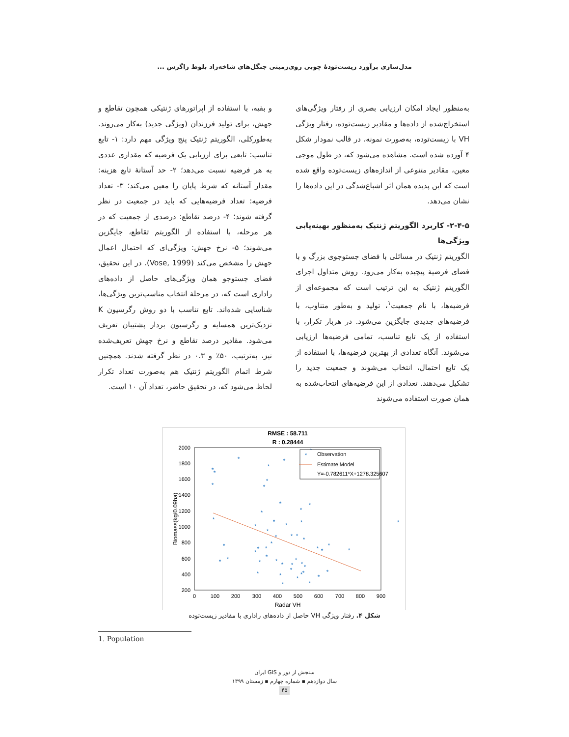مدل‌سازی برآورد زیست‌تودهٔ چوبی روی‌زمینی جنگل‌های شاخه‌زاد بلوط زاگرس ...
به‌منظور ایجاد امکان ارزیابی بصری از رفتار ویژگی‌های استخراج‌شده از داده‌ها و مقادیر زیست‌توده، رفتار ویژگی VH با زیست‌توده، به‌صورت نمونه، در قالب نمودار شکل ۴ آورده شده است. مشاهده می‌شود که، در طول موجی معین، مقادیر متنوعی از اندازه‌های زیست‌توده واقع شده است که این پدیده همان اثر اشباع‌شدگی در این داده‌ها را نشان می‌دهد.
۲-۴-۵- کاربرد الگوریتم ژنتیک به‌منظور بهینه‌یابی ویژگی‌ها
الگوریتم ژنتیک در مسائلی با فضای جستوجوی بزرگ و با فضای فرضیهٔ پیچیده به‌کار می‌رود. روش متداول اجرای الگوریتم ژنتیک به این ترتیب است که مجموعه‌ای از فرضیه‌ها، با نام جمعیت<sup>۱</sup>، تولید و به‌طور متناوب، با فرضیه‌های جدیدی جایگزین می‌شود. در هربار تکرار، با استفاده از یک تابع تناسب، تمامی فرضیه‌ها ارزیابی می‌شوند. آنگاه تعدادی از بهترین فرضیه‌ها، با استفاده از یک تابع احتمال، انتخاب می‌شوند و جمعیت جدید را تشکیل می‌دهند. تعدادی از این فرضیه‌های انتخاب‌شده به همان صورت استفاده می‌شوند
و بقیه، با استفاده از اپراتورهای ژنتیکی همچون تقاطع و جهش، برای تولید فرزندان (ویژگی جدید) به‌کار می‌روند. به‌طورکلی، الگوریتم ژنتیک پنج ویژگی مهم دارد: ۱- تابع تناسب: تابعی برای ارزیابی یک فرضیه که مقداری عددی به هر فرضیه نسبت می‌دهد؛ ۲- حد آستانهٔ تابع هزینه: مقدار آستانه که شرط پایان را معین می‌کند؛ ۳- تعداد فرضیه: تعداد فرضیه‌هایی که باید در جمعیت در نظر گرفته شوند؛ ۴- درصد تقاطع: درصدی از جمعیت که در هر مرحله، با استفاده از الگوریتم تقاطع، جایگزین می‌شوند؛ ۵- نرخ جهش: ویژگی‌ای که احتمال اعمال جهش را مشخص می‌کند (Vose, 1999). در این تحقیق، فضای جستوجو همان ویژگی‌های حاصل از داده‌های راداری است که، در مرحلهٔ انتخاب مناسب‌ترین ویژگی‌ها، شناسایی شده‌اند. تابع تناسب با دو روش رگرسیون K نزدیک‌ترین همسایه و رگرسیون بردار پشتیبان تعریف می‌شود. مقادیر درصد تقاطع و نرخ جهش تعریف‌شده نیز، به‌ترتیب، ۵۰٪ و ۰.۳ در نظر گرفته شدند. همچنین شرط اتمام الگوریتم ژنتیک هم به‌صورت تعداد تکرار لحاظ می‌شود که، در تحقیق حاضر، تعداد آن ۱۰ است.
RMSE : 58.711
R : 0.28444
2000
1800
1600
1400
1200
1000
800
600
400
200
0
100
200
300
400
500
600
700
800
900
Radar VH
Biomass(kg/0.09ha)
*
*
*
*
*
*
*
*
*
*
*
*
*
*
*
*
*
*
*
*
*
*
*
*
*
*
*
*
*
*
*
*
*
*
*
*
*
*
*
*
*
*
*
*
*
*
*
*
*
*
*
*
*
*
Observation
Estimate Model
Y=-0.782611*X+1278.325607
شکل ۴. رفتار ویژگی VH حاصل از داده‌های راداری با مقادیر زیست‌توده
1. Population
سنجش از دور و GIS ایران
سال دوازدهم ▪ شماره چهارم ▪ زمستان ۱۳۹۹
۴۵